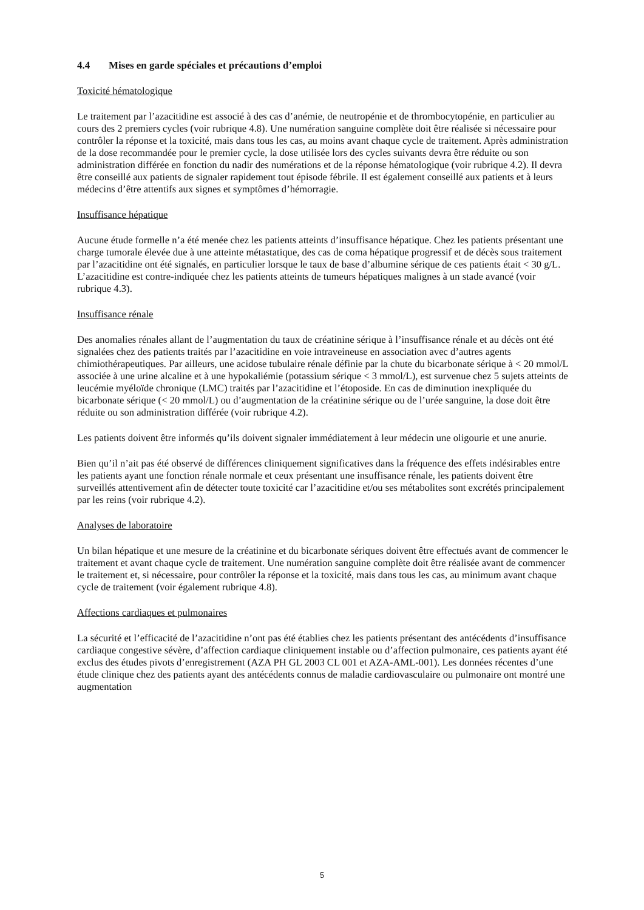4.4 Mises en garde spéciales et précautions d’emploi
Toxicité hématologique
Le traitement par l’azacitidine est associé à des cas d’anémie, de neutropénie et de thrombocytopénie, en particulier au cours des 2 premiers cycles (voir rubrique 4.8). Une numération sanguine complète doit être réalisée si nécessaire pour contrôler la réponse et la toxicité, mais dans tous les cas, au moins avant chaque cycle de traitement. Après administration de la dose recommandée pour le premier cycle, la dose utilisée lors des cycles suivants devra être réduite ou son administration différée en fonction du nadir des numérations et de la réponse hématologique (voir rubrique 4.2). Il devra être conseillé aux patients de signaler rapidement tout épisode fébrile. Il est également conseillé aux patients et à leurs médecins d’être attentifs aux signes et symptômes d’hémorragie.
Insuffisance hépatique
Aucune étude formelle n’a été menée chez les patients atteints d’insuffisance hépatique. Chez les patients présentant une charge tumorale élevée due à une atteinte métastatique, des cas de coma hépatique progressif et de décès sous traitement par l’azacitidine ont été signalés, en particulier lorsque le taux de base d’albumine sérique de ces patients était < 30 g/L. L’azacitidine est contre-indiquée chez les patients atteints de tumeurs hépatiques malignes à un stade avancé (voir rubrique 4.3).
Insuffisance rénale
Des anomalies rénales allant de l’augmentation du taux de créatinine sérique à l’insuffisance rénale et au décès ont été signalées chez des patients traités par l’azacitidine en voie intraveineuse en association avec d’autres agents chimiothérapeutiques. Par ailleurs, une acidose tubulaire rénale définie par la chute du bicarbonate sérique à < 20 mmol/L associée à une urine alcaline et à une hypokaliémie (potassium sérique < 3 mmol/L), est survenue chez 5 sujets atteints de leucémie myéloïde chronique (LMC) traités par l’azacitidine et l’étoposide. En cas de diminution inexpliquée du bicarbonate sérique (< 20 mmol/L) ou d’augmentation de la créatinine sérique ou de l’urée sanguine, la dose doit être réduite ou son administration différée (voir rubrique 4.2).
Les patients doivent être informés qu’ils doivent signaler immédiatement à leur médecin une oligourie et une anurie.
Bien qu’il n’ait pas été observé de différences cliniquement significatives dans la fréquence des effets indésirables entre les patients ayant une fonction rénale normale et ceux présentant une insuffisance rénale, les patients doivent être surveillés attentivement afin de détecter toute toxicité car l’azacitidine et/ou ses métabolites sont excrétés principalement par les reins (voir rubrique 4.2).
Analyses de laboratoire
Un bilan hépatique et une mesure de la créatinine et du bicarbonate sériques doivent être effectués avant de commencer le traitement et avant chaque cycle de traitement. Une numération sanguine complète doit être réalisée avant de commencer le traitement et, si nécessaire, pour contrôler la réponse et la toxicité, mais dans tous les cas, au minimum avant chaque cycle de traitement (voir également rubrique 4.8).
Affections cardiaques et pulmonaires
La sécurité et l’efficacité de l’azacitidine n’ont pas été établies chez les patients présentant des antécédents d’insuffisance cardiaque congestive sévère, d’affection cardiaque cliniquement instable ou d’affection pulmonaire, ces patients ayant été exclus des études pivots d’enregistrement (AZA PH GL 2003 CL 001 et AZA-AML-001). Les données récentes d’une étude clinique chez des patients ayant des antécédents connus de maladie cardiovasculaire ou pulmonaire ont montré une augmentation
5